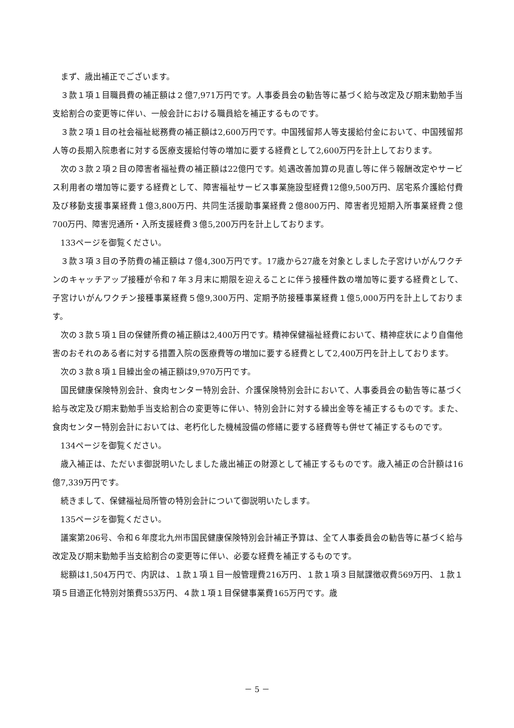まず、歳出補正でございます。
３款１項１目職員費の補正額は２億7,971万円です。人事委員会の勧告等に基づく給与改定及び期末勤勉手当支給割合の変更等に伴い、一般会計における職員給を補正するものです。
３款２項１目の社会福祉総務費の補正額は2,600万円です。中国残留邦人等支援給付金において、中国残留邦人等の長期入院患者に対する医療支援給付等の増加に要する経費として2,600万円を計上しております。
次の３款２項２目の障害者福祉費の補正額は22億円です。処遇改善加算の見直し等に伴う報酬改定やサービス利用者の増加等に要する経費として、障害福祉サービス事業施設型経費12億9,500万円、居宅系介護給付費及び移動支援事業経費１億3,800万円、共同生活援助事業経費２億800万円、障害者児短期入所事業経費２億700万円、障害児通所・入所支援経費３億5,200万円を計上しております。
133ページを御覧ください。
３款３項３目の予防費の補正額は７億4,300万円です。17歳から27歳を対象としました子宮けいがんワクチンのキャッチアップ接種が令和７年３月末に期限を迎えることに伴う接種件数の増加等に要する経費として、子宮けいがんワクチン接種事業経費５億9,300万円、定期予防接種事業経費１億5,000万円を計上しております。
次の３款５項１目の保健所費の補正額は2,400万円です。精神保健福祉経費において、精神症状により自傷他害のおそれのある者に対する措置入院の医療費等の増加に要する経費として2,400万円を計上しております。
次の３款８項１目繰出金の補正額は9,970万円です。
国民健康保険特別会計、食肉センター特別会計、介護保険特別会計において、人事委員会の勧告等に基づく給与改定及び期末勤勉手当支給割合の変更等に伴い、特別会計に対する繰出金等を補正するものです。また、食肉センター特別会計においては、老朽化した機械設備の修繕に要する経費等も併せて補正するものです。
134ページを御覧ください。
歳入補正は、ただいま御説明いたしました歳出補正の財源として補正するものです。歳入補正の合計額は16億7,339万円です。
続きまして、保健福祉局所管の特別会計について御説明いたします。
135ページを御覧ください。
議案第206号、令和６年度北九州市国民健康保険特別会計補正予算は、全て人事委員会の勧告等に基づく給与改定及び期末勤勉手当支給割合の変更等に伴い、必要な経費を補正するものです。
総額は1,504万円で、内訳は、１款１項１目一般管理費216万円、１款１項３目賦課徴収費569万円、１款１項５目適正化特別対策費553万円、４款１項１目保健事業費165万円です。歳
－ 5 －